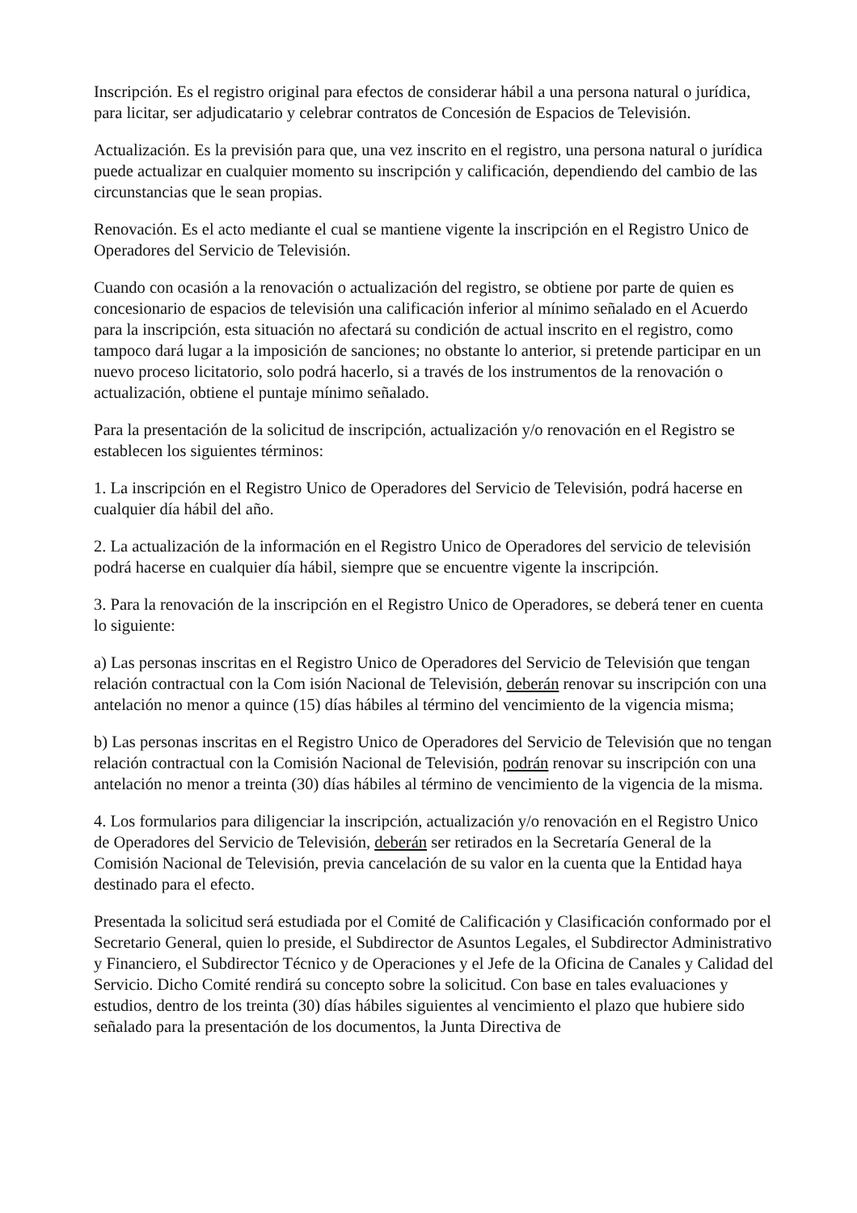Inscripción. Es el registro original para efectos de considerar hábil a una persona natural o jurídica, para licitar, ser adjudicatario y celebrar contratos de Concesión de Espacios de Televisión.
Actualización. Es la previsión para que, una vez inscrito en el registro, una persona natural o jurídica puede actualizar en cualquier momento su inscripción y calificación, dependiendo del cambio de las circunstancias que le sean propias.
Renovación. Es el acto mediante el cual se mantiene vigente la inscripción en el Registro Unico de Operadores del Servicio de Televisión.
Cuando con ocasión a la renovación o actualización del registro, se obtiene por parte de quien es concesionario de espacios de televisión una calificación inferior al mínimo señalado en el Acuerdo para la inscripción, esta situación no afectará su condición de actual inscrito en el registro, como tampoco dará lugar a la imposición de sanciones; no obstante lo anterior, si pretende participar en un nuevo proceso licitatorio, solo podrá hacerlo, si a través de los instrumentos de la renovación o actualización, obtiene el puntaje mínimo señalado.
Para la presentación de la solicitud de inscripción, actualización y/o renovación en el Registro se establecen los siguientes términos:
1. La inscripción en el Registro Unico de Operadores del Servicio de Televisión, podrá hacerse en cualquier día hábil del año.
2. La actualización de la información en el Registro Unico de Operadores del servicio de televisión podrá hacerse en cualquier día hábil, siempre que se encuentre vigente la inscripción.
3. Para la renovación de la inscripción en el Registro Unico de Operadores, se deberá tener en cuenta lo siguiente:
a) Las personas inscritas en el Registro Unico de Operadores del Servicio de Televisión que tengan relación contractual con la Com isión Nacional de Televisión, deberán renovar su inscripción con una antelación no menor a quince (15) días hábiles al término del vencimiento de la vigencia misma;
b) Las personas inscritas en el Registro Unico de Operadores del Servicio de Televisión que no tengan relación contractual con la Comisión Nacional de Televisión, podrán renovar su inscripción con una antelación no menor a treinta (30) días hábiles al término de vencimiento de la vigencia de la misma.
4. Los formularios para diligenciar la inscripción, actualización y/o renovación en el Registro Unico de Operadores del Servicio de Televisión, deberán ser retirados en la Secretaría General de la Comisión Nacional de Televisión, previa cancelación de su valor en la cuenta que la Entidad haya destinado para el efecto.
Presentada la solicitud será estudiada por el Comité de Calificación y Clasificación conformado por el Secretario General, quien lo preside, el Subdirector de Asuntos Legales, el Subdirector Administrativo y Financiero, el Subdirector Técnico y de Operaciones y el Jefe de la Oficina de Canales y Calidad del Servicio. Dicho Comité rendirá su concepto sobre la solicitud. Con base en tales evaluaciones y estudios, dentro de los treinta (30) días hábiles siguientes al vencimiento el plazo que hubiere sido señalado para la presentación de los documentos, la Junta Directiva de